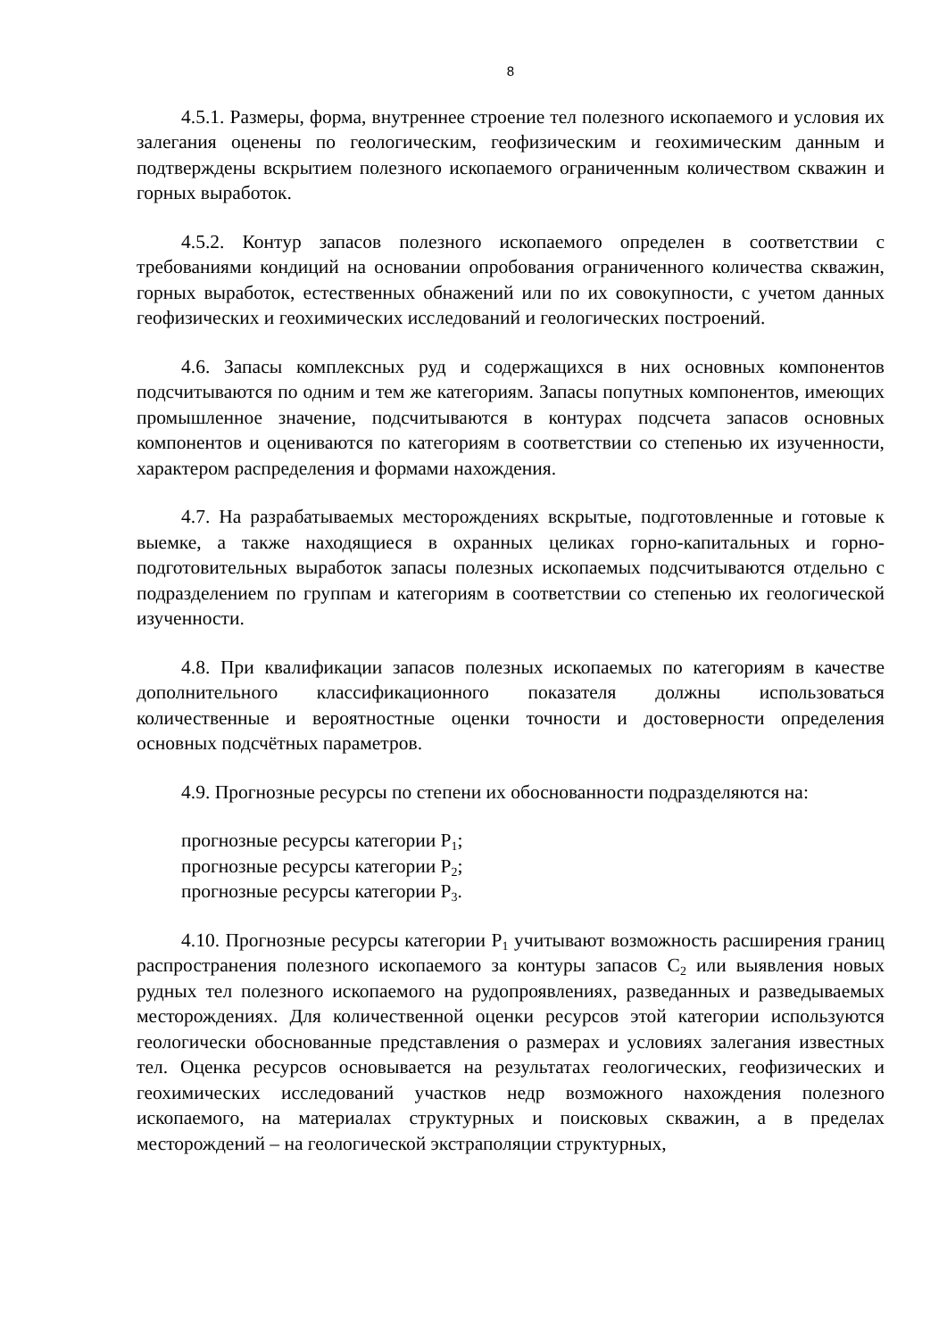8
4.5.1. Размеры, форма, внутреннее строение тел полезного ископаемого и условия их залегания оценены по геологическим, геофизическим и геохимическим данным и подтверждены вскрытием полезного ископаемого ограниченным количеством скважин и горных выработок.
4.5.2. Контур запасов полезного ископаемого определен в соответствии с требованиями кондиций на основании опробования ограниченного количества скважин, горных выработок, естественных обнажений или по их совокупности, с учетом данных геофизических и геохимических исследований и геологических построений.
4.6. Запасы комплексных руд и содержащихся в них основных компонентов подсчитываются по одним и тем же категориям. Запасы попутных компонентов, имеющих промышленное значение, подсчитываются в контурах подсчета запасов основных компонентов и оцениваются по категориям в соответствии со степенью их изученности, характером распределения и формами нахождения.
4.7. На разрабатываемых месторождениях вскрытые, подготовленные и готовые к выемке, а также находящиеся в охранных целиках горно-капитальных и горно-подготовительных выработок запасы полезных ископаемых подсчитываются отдельно с подразделением по группам и категориям в соответствии со степенью их геологической изученности.
4.8. При квалификации запасов полезных ископаемых по категориям в качестве дополнительного классификационного показателя должны использоваться количественные и вероятностные оценки точности и достоверности определения основных подсчётных параметров.
4.9. Прогнозные ресурсы по степени их обоснованности подразделяются на:
прогнозные ресурсы категории P<sub>1</sub>;
прогнозные ресурсы категории P<sub>2</sub>;
прогнозные ресурсы категории P<sub>3</sub>.
4.10. Прогнозные ресурсы категории P<sub>1</sub> учитывают возможность расширения границ распространения полезного ископаемого за контуры запасов C<sub>2</sub> или выявления новых рудных тел полезного ископаемого на рудопроявлениях, разведанных и разведываемых месторождениях. Для количественной оценки ресурсов этой категории используются геологически обоснованные представления о размерах и условиях залегания известных тел. Оценка ресурсов основывается на результатах геологических, геофизических и геохимических исследований участков недр возможного нахождения полезного ископаемого, на материалах структурных и поисковых скважин, а в пределах месторождений – на геологической экстраполяции структурных,